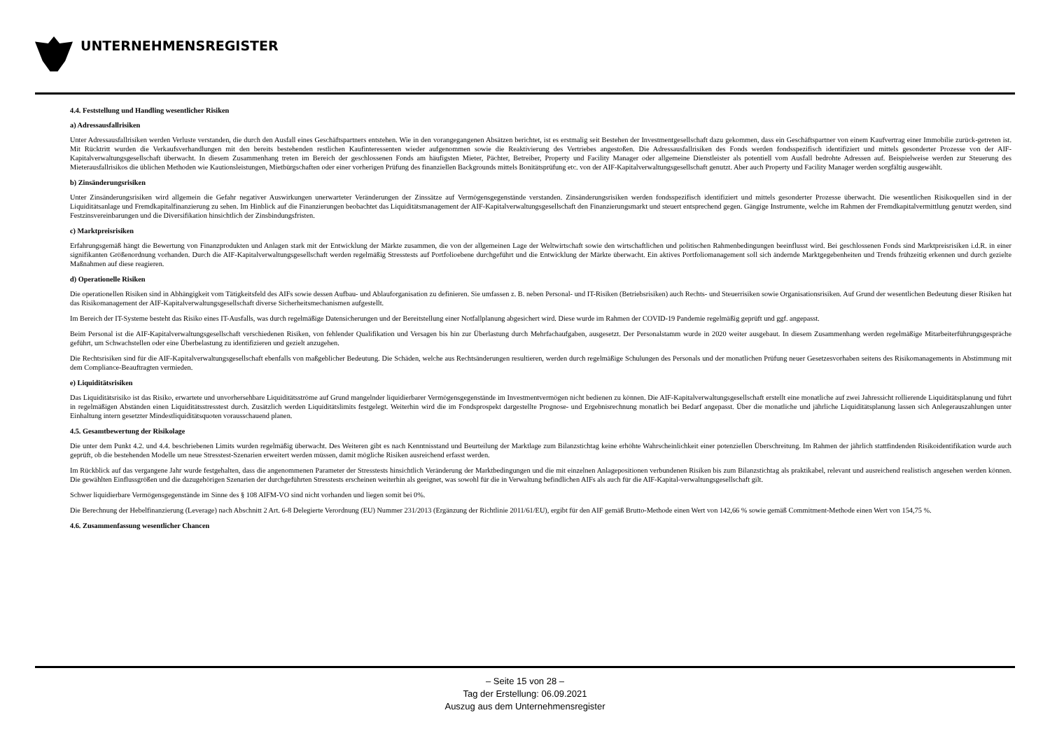UNTERNEHMENSREGISTER
4.4. Feststellung und Handling wesentlicher Risiken
a) Adressausfallrisiken
Unter Adressausfallrisiken werden Verluste verstanden, die durch den Ausfall eines Geschäftspartners entstehen. Wie in den vorangegangenen Absätzen berichtet, ist es erstmalig seit Bestehen der Investmentgesellschaft dazu gekommen, dass ein Geschäftspartner von einem Kaufvertrag einer Immobilie zurück-getreten ist. Mit Rücktritt wurden die Verkaufsverhandlungen mit den bereits bestehenden restlichen Kaufinteressenten wieder aufgenommen sowie die Reaktivierung des Vertriebes angestoßen. Die Adressausfallrisiken des Fonds werden fondsspezifisch identifiziert und mittels gesonderter Prozesse von der AIF-Kapitalverwaltungsgesellschaft überwacht. In diesem Zusammenhang treten im Bereich der geschlossenen Fonds am häufigsten Mieter, Pächter, Betreiber, Property und Facility Manager oder allgemeine Dienstleister als potentiell vom Ausfall bedrohte Adressen auf. Beispielweise werden zur Steuerung des Mieterausfallrisikos die üblichen Methoden wie Kautionsleistungen, Mietbürgschaften oder einer vorherigen Prüfung des finanziellen Backgrounds mittels Bonitätsprüfung etc. von der AIF-Kapitalverwaltungsgesellschaft genutzt. Aber auch Property und Facility Manager werden sorgfältig ausgewählt.
b) Zinsänderungsrisiken
Unter Zinsänderungsrisiken wird allgemein die Gefahr negativer Auswirkungen unerwarteter Veränderungen der Zinssätze auf Vermögensgegenstände verstanden. Zinsänderungsrisiken werden fondsspezifisch identifiziert und mittels gesonderter Prozesse überwacht. Die wesentlichen Risikoquellen sind in der Liquiditätsanlage und Fremdkapitalfinanzierung zu sehen. Im Hinblick auf die Finanzierungen beobachtet das Liquiditätsmanagement der AIF-Kapitalverwaltungsgesellschaft den Finanzierungsmarkt und steuert entsprechend gegen. Gängige Instrumente, welche im Rahmen der Fremdkapitalvermittlung genutzt werden, sind Festzinsvereinbarungen und die Diversifikation hinsichtlich der Zinsbindungsfristen.
c) Marktpreisrisiken
Erfahrungsgemäß hängt die Bewertung von Finanzprodukten und Anlagen stark mit der Entwicklung der Märkte zusammen, die von der allgemeinen Lage der Weltwirtschaft sowie den wirtschaftlichen und politischen Rahmenbedingungen beeinflusst wird. Bei geschlossenen Fonds sind Marktpreisrisiken i.d.R. in einer signifikanten Größenordnung vorhanden. Durch die AIF-Kapitalverwaltungsgesellschaft werden regelmäßig Stresstests auf Portfolioebene durchgeführt und die Entwicklung der Märkte überwacht. Ein aktives Portfoliomanagement soll sich ändernde Marktgegebenheiten und Trends frühzeitig erkennen und durch gezielte Maßnahmen auf diese reagieren.
d) Operationelle Risiken
Die operationellen Risiken sind in Abhängigkeit vom Tätigkeitsfeld des AIFs sowie dessen Aufbau- und Ablauforganisation zu definieren. Sie umfassen z. B. neben Personal- und IT-Risiken (Betriebsrisiken) auch Rechts- und Steuerrisiken sowie Organisationsrisiken. Auf Grund der wesentlichen Bedeutung dieser Risiken hat das Risikomanagement der AIF-Kapitalverwaltungsgesellschaft diverse Sicherheitsmechanismen aufgestellt.
Im Bereich der IT-Systeme besteht das Risiko eines IT-Ausfalls, was durch regelmäßige Datensicherungen und der Bereitstellung einer Notfallplanung abgesichert wird. Diese wurde im Rahmen der COVID-19 Pandemie regelmäßig geprüft und ggf. angepasst.
Beim Personal ist die AIF-Kapitalverwaltungsgesellschaft verschiedenen Risiken, von fehlender Qualifikation und Versagen bis hin zur Überlastung durch Mehrfachaufgaben, ausgesetzt. Der Personalstamm wurde in 2020 weiter ausgebaut. In diesem Zusammenhang werden regelmäßige Mitarbeiterführungsgespräche geführt, um Schwachstellen oder eine Überbelastung zu identifizieren und gezielt anzugehen.
Die Rechtsrisiken sind für die AIF-Kapitalverwaltungsgesellschaft ebenfalls von maßgeblicher Bedeutung. Die Schäden, welche aus Rechtsänderungen resultieren, werden durch regelmäßige Schulungen des Personals und der monatlichen Prüfung neuer Gesetzesvorhaben seitens des Risikomanagements in Abstimmung mit dem Compliance-Beauftragten vermieden.
e) Liquiditätsrisiken
Das Liquiditätsrisiko ist das Risiko, erwartete und unvorhersehbare Liquiditätsströme auf Grund mangelnder liquidierbarer Vermögensgegenstände im Investmentvermögen nicht bedienen zu können. Die AIF-Kapitalverwaltungsgesellschaft erstellt eine monatliche auf zwei Jahressicht rollierende Liquiditätsplanung und führt in regelmäßigen Abständen einen Liquiditätsstresstest durch. Zusätzlich werden Liquiditätslimits festgelegt. Weiterhin wird die im Fondsprospekt dargestellte Prognose- und Ergebnisrechnung monatlich bei Bedarf angepasst. Über die monatliche und jährliche Liquiditätsplanung lassen sich Anlegerauszahlungen unter Einhaltung intern gesetzter Mindestliquiditätsquoten vorausschauend planen.
4.5. Gesamtbewertung der Risikolage
Die unter dem Punkt 4.2. und 4.4. beschriebenen Limits wurden regelmäßig überwacht. Des Weiteren gibt es nach Kenntnisstand und Beurteilung der Marktlage zum Bilanzstichtag keine erhöhte Wahrscheinlichkeit einer potenziellen Überschreitung. Im Rahmen der jährlich stattfindenden Risikoidentifikation wurde auch geprüft, ob die bestehenden Modelle um neue Stresstest-Szenarien erweitert werden müssen, damit mögliche Risiken ausreichend erfasst werden.
Im Rückblick auf das vergangene Jahr wurde festgehalten, dass die angenommenen Parameter der Stresstests hinsichtlich Veränderung der Marktbedingungen und die mit einzelnen Anlagepositionen verbundenen Risiken bis zum Bilanzstichtag als praktikabel, relevant und ausreichend realistisch angesehen werden können. Die gewählten Einflussgrößen und die dazugehörigen Szenarien der durchgeführten Stresstests erscheinen weiterhin als geeignet, was sowohl für die in Verwaltung befindlichen AIFs als auch für die AIF-Kapital-verwaltungsgesellschaft gilt.
Schwer liquidierbare Vermögensgegenstände im Sinne des § 108 AIFM-VO sind nicht vorhanden und liegen somit bei 0%.
Die Berechnung der Hebelfinanzierung (Leverage) nach Abschnitt 2 Art. 6-8 Delegierte Verordnung (EU) Nummer 231/2013 (Ergänzung der Richtlinie 2011/61/EU), ergibt für den AIF gemäß Brutto-Methode einen Wert von 142,66 % sowie gemäß Commitment-Methode einen Wert von 154,75 %.
4.6. Zusammenfassung wesentlicher Chancen
– Seite 15 von 28 –
Tag der Erstellung: 06.09.2021
Auszug aus dem Unternehmensregister